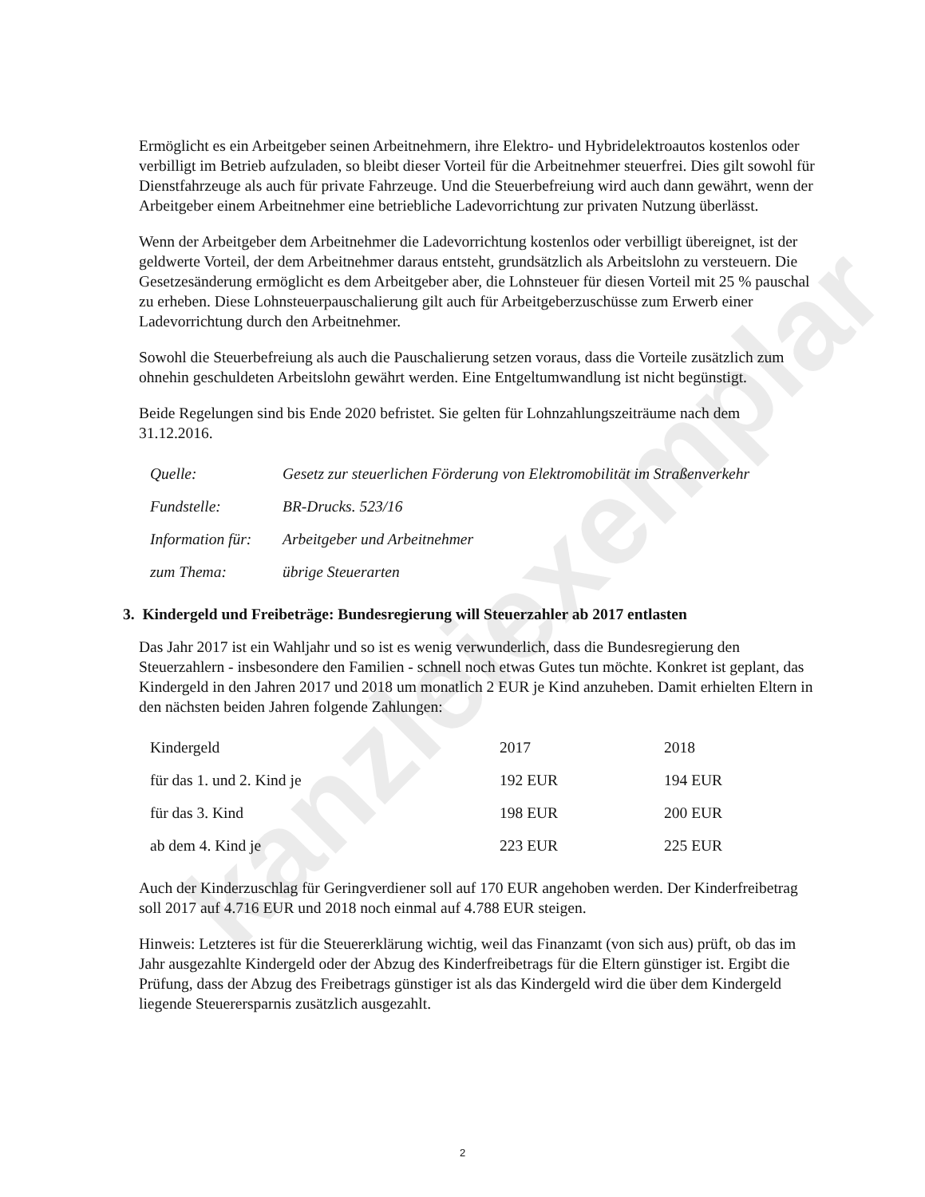kanzleiexemplar
Ermöglicht es ein Arbeitgeber seinen Arbeitnehmern, ihre Elektro- und Hybridelektroautos kostenlos oder verbilligt im Betrieb aufzuladen, so bleibt dieser Vorteil für die Arbeitnehmer steuerfrei. Dies gilt sowohl für Dienstfahrzeuge als auch für private Fahrzeuge. Und die Steuerbefreiung wird auch dann gewährt, wenn der Arbeitgeber einem Arbeitnehmer eine betriebliche Ladevorrichtung zur privaten Nutzung überlässt.
Wenn der Arbeitgeber dem Arbeitnehmer die Ladevorrichtung kostenlos oder verbilligt übereignet, ist der geldwerte Vorteil, der dem Arbeitnehmer daraus entsteht, grundsätzlich als Arbeitslohn zu versteuern. Die Gesetzesänderung ermöglicht es dem Arbeitgeber aber, die Lohnsteuer für diesen Vorteil mit 25 % pauschal zu erheben. Diese Lohnsteuerpauschalierung gilt auch für Arbeitgeberzuschüsse zum Erwerb einer Ladevorrichtung durch den Arbeitnehmer.
Sowohl die Steuerbefreiung als auch die Pauschalierung setzen voraus, dass die Vorteile zusätzlich zum ohnehin geschuldeten Arbeitslohn gewährt werden. Eine Entgeltumwandlung ist nicht begünstigt.
Beide Regelungen sind bis Ende 2020 befristet. Sie gelten für Lohnzahlungszeiträume nach dem 31.12.2016.
| Quelle: | Gesetz zur steuerlichen Förderung von Elektromobilität im Straßenverkehr |
| Fundstelle: | BR-Drucks. 523/16 |
| Information für: | Arbeitgeber und Arbeitnehmer |
| zum Thema: | übrige Steuerarten |
3. Kindergeld und Freibeträge: Bundesregierung will Steuerzahler ab 2017 entlasten
Das Jahr 2017 ist ein Wahljahr und so ist es wenig verwunderlich, dass die Bundesregierung den Steuerzahlern - insbesondere den Familien - schnell noch etwas Gutes tun möchte. Konkret ist geplant, das Kindergeld in den Jahren 2017 und 2018 um monatlich 2 EUR je Kind anzuheben. Damit erhielten Eltern in den nächsten beiden Jahren folgende Zahlungen:
| Kindergeld | 2017 | 2018 |
| für das 1. und 2. Kind je | 192 EUR | 194 EUR |
| für das 3. Kind | 198 EUR | 200 EUR |
| ab dem 4. Kind je | 223 EUR | 225 EUR |
Auch der Kinderzuschlag für Geringverdiener soll auf 170 EUR angehoben werden. Der Kinderfreibetrag soll 2017 auf 4.716 EUR und 2018 noch einmal auf 4.788 EUR steigen.
Hinweis: Letzteres ist für die Steuererklärung wichtig, weil das Finanzamt (von sich aus) prüft, ob das im Jahr ausgezahlte Kindergeld oder der Abzug des Kinderfreibetrags für die Eltern günstiger ist. Ergibt die Prüfung, dass der Abzug des Freibetrags günstiger ist als das Kindergeld wird die über dem Kindergeld liegende Steuerersparnis zusätzlich ausgezahlt.
2